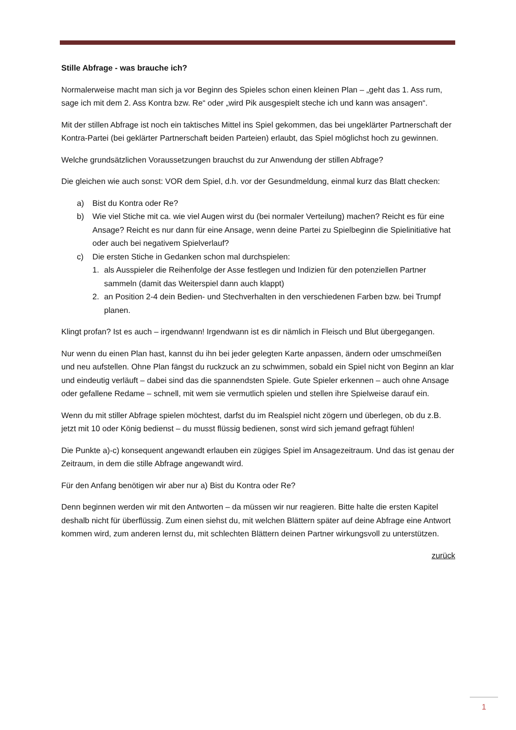Stille Abfrage - was brauche ich?
Normalerweise macht man sich ja vor Beginn des Spieles schon einen kleinen Plan – „geht das 1. Ass rum, sage ich mit dem 2. Ass Kontra bzw. Re“ oder „wird Pik ausgespielt steche ich und kann was ansagen“.
Mit der stillen Abfrage ist noch ein taktisches Mittel ins Spiel gekommen, das bei ungeklärter Partnerschaft der Kontra-Partei (bei geklärter Partnerschaft beiden Parteien) erlaubt, das Spiel möglichst hoch zu gewinnen.
Welche grundsätzlichen Voraussetzungen brauchst du zur Anwendung der stillen Abfrage?
Die gleichen wie auch sonst: VOR dem Spiel, d.h. vor der Gesundmeldung, einmal kurz das Blatt checken:
a) Bist du Kontra oder Re?
b) Wie viel Stiche mit ca. wie viel Augen wirst du (bei normaler Verteilung) machen? Reicht es für eine Ansage? Reicht es nur dann für eine Ansage, wenn deine Partei zu Spielbeginn die Spielinitiative hat oder auch bei negativem Spielverlauf?
c) Die ersten Stiche in Gedanken schon mal durchspielen:
1. als Ausspieler die Reihenfolge der Asse festlegen und Indizien für den potenziellen Partner sammeln (damit das Weiterspiel dann auch klappt)
2. an Position 2-4 dein Bedien- und Stechverhalten in den verschiedenen Farben bzw. bei Trumpf planen.
Klingt profan? Ist es auch – irgendwann! Irgendwann ist es dir nämlich in Fleisch und Blut übergegangen.
Nur wenn du einen Plan hast, kannst du ihn bei jeder gelegten Karte anpassen, ändern oder umschmeißen und neu aufstellen. Ohne Plan fängst du ruckzuck an zu schwimmen, sobald ein Spiel nicht von Beginn an klar und eindeutig verläuft – dabei sind das die spannendsten Spiele. Gute Spieler erkennen – auch ohne Ansage oder gefallene Redame – schnell, mit wem sie vermutlich spielen und stellen ihre Spielweise darauf ein.
Wenn du mit stiller Abfrage spielen möchtest, darfst du im Realspiel nicht zögern und überlegen, ob du z.B. jetzt mit 10 oder König bedienst – du musst flüssig bedienen, sonst wird sich jemand gefragt fühlen!
Die Punkte a)-c) konsequent angewandt erlauben ein zügiges Spiel im Ansagezeitraum. Und das ist genau der Zeitraum, in dem die stille Abfrage angewandt wird.
Für den Anfang benötigen wir aber nur a) Bist du Kontra oder Re?
Denn beginnen werden wir mit den Antworten – da müssen wir nur reagieren. Bitte halte die ersten Kapitel deshalb nicht für überflüssig. Zum einen siehst du, mit welchen Blättern später auf deine Abfrage eine Antwort kommen wird, zum anderen lernst du, mit schlechten Blättern deinen Partner wirkungsvoll zu unterstützen.
zurück
1